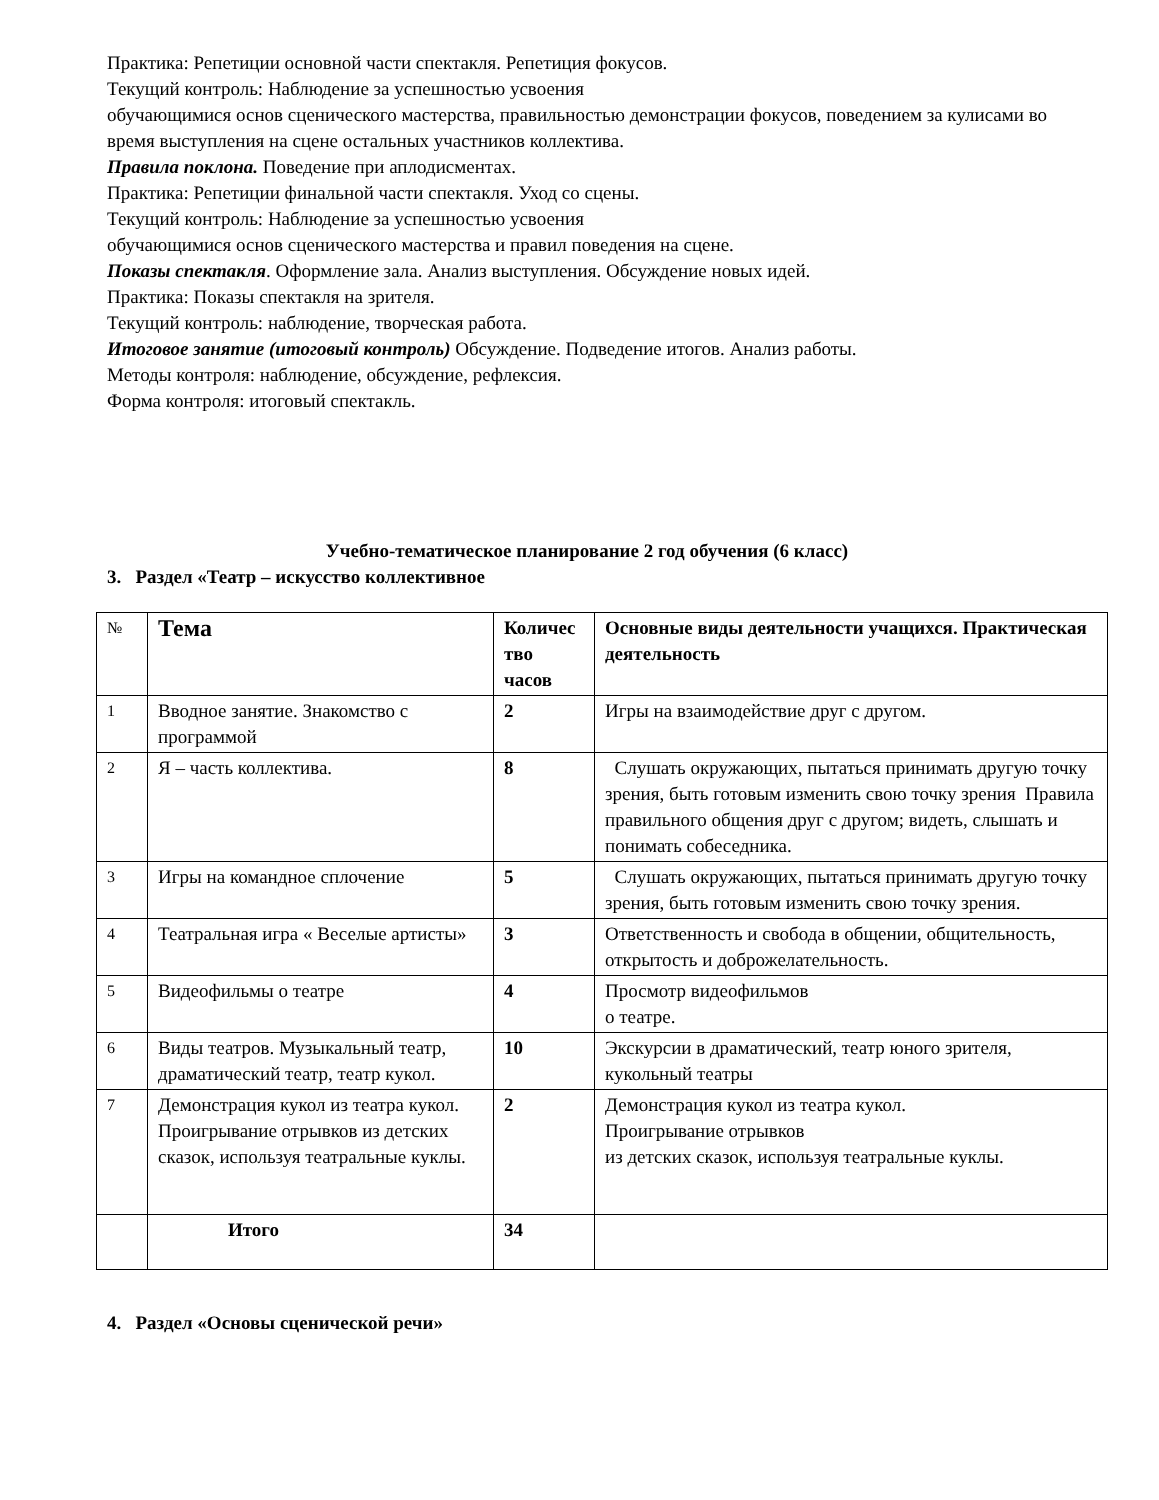Практика: Репетиции основной части спектакля. Репетиция фокусов.
Текущий контроль: Наблюдение за успешностью усвоения
обучающимися основ сценического мастерства, правильностью демонстрации фокусов, поведением за кулисами во время выступления на сцене остальных участников коллектива.
Правила поклона. Поведение при аплодисментах.
Практика: Репетиции финальной части спектакля. Уход со сцены.
Текущий контроль: Наблюдение за успешностью усвоения
обучающимися основ сценического мастерства и правил поведения на сцене.
Показы спектакля. Оформление зала. Анализ выступления. Обсуждение новых идей.
Практика: Показы спектакля на зрителя.
Текущий контроль: наблюдение, творческая работа.
Итоговое занятие (итоговый контроль) Обсуждение. Подведение итогов. Анализ работы.
Методы контроля: наблюдение, обсуждение, рефлексия.
Форма контроля: итоговый спектакль.
Учебно-тематическое планирование 2 год обучения (6 класс)
3. Раздел «Театр – искусство коллективное
| № | Тема | Количес тво часов | Основные виды деятельности учащихся. Практическая деятельность |
| 1 | Вводное занятие. Знакомство с программой | 2 | Игры на взаимодействие друг с другом. |
| 2 | Я – часть коллектива. | 8 | Слушать окружающих, пытаться принимать другую точку зрения, быть готовым изменить свою точку зрения Правила правильного общения друг с другом; видеть, слышать и понимать собеседника. |
| 3 | Игры на командное сплочение | 5 | Слушать окружающих, пытаться принимать другую точку зрения, быть готовым изменить свою точку зрения. |
| 4 | Театральная игра « Веселые артисты» | 3 | Ответственность и свобода в общении, общительность, открытость и доброжелательность. |
| 5 | Видеофильмы о театре | 4 | Просмотр видеофильмов о театре. |
| 6 | Виды театров. Музыкальный театр, драматический театр, театр кукол. | 10 | Экскурсии в драматический, театр юного зрителя, кукольный театры |
| 7 | Демонстрация кукол из театра кукол. Проигрывание отрывков из детских сказок, используя театральные куклы. | 2 | Демонстрация кукол из театра кукол. Проигрывание отрывков из детских сказок, используя театральные куклы. |
| | Итого | 34 | |
4. Раздел «Основы сценической речи»